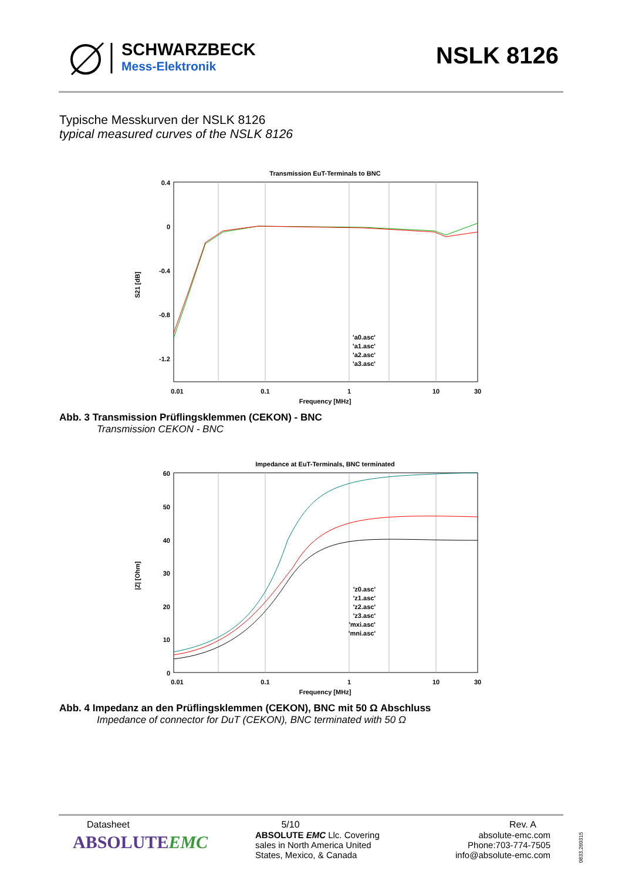SCHWARZBECK
Mess-Elektronik
NSLK 8126
Typische Messkurven der NSLK 8126
typical measured curves of the NSLK 8126
Transmission EuT-Terminals to BNC
0.4
0
-0.4
-0.8
-1.2
0.01
0.1
1
10
30
Frequency [MHz]
S21 [dB]
'a0.asc'
'a1.asc'
'a2.asc'
'a3.asc'
Abb. 3 Transmission Prüflingsklemmen (CEKON) - BNC
Transmission CEKON - BNC
Impedance at EuT-Terminals, BNC terminated
60
50
40
30
20
10
0
0.01
0.1
1
10
30
Frequency [MHz]
|Z| [Ohm]
'z0.asc'
'z1.asc'
'z2.asc'
'z3.asc'
'mxi.asc'
'mni.asc'
Abb. 4 Impedanz an den Prüflingsklemmen (CEKON), BNC mit 50 Ω Abschluss
Impedance of connector for DuT (CEKON), BNC terminated with 50 Ω
Datasheet
ABSOLUTEEMC
5/10
ABSOLUTE EMC Llc. Covering sales in North America United States, Mexico, & Canada
Rev. A
absolute-emc.com
Phone:703-774-7505
info@absolute-emc.com
0833.260315